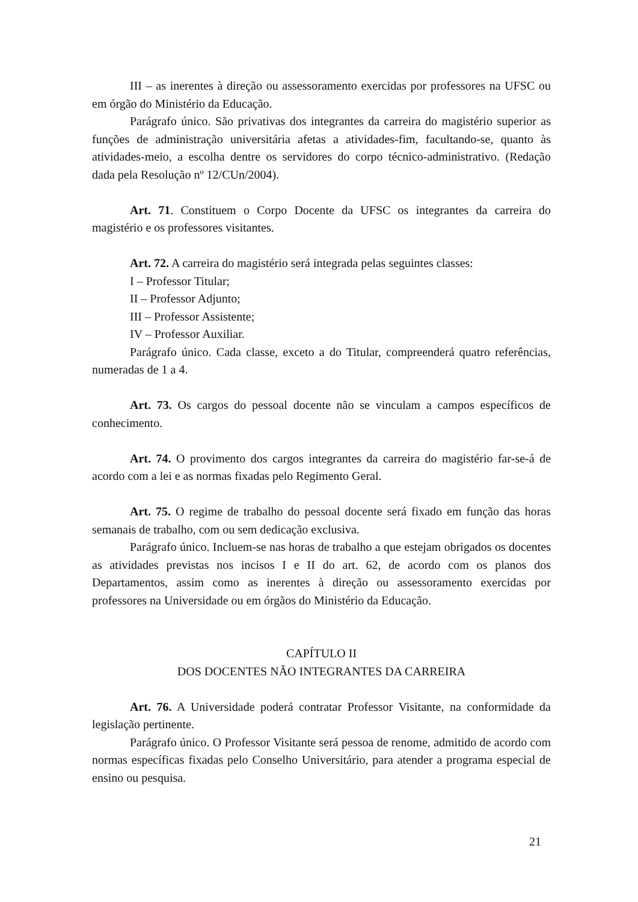III – as inerentes à direção ou assessoramento exercidas por professores na UFSC ou em órgão do Ministério da Educação.
Parágrafo único. São privativas dos integrantes da carreira do magistério superior as funções de administração universitária afetas a atividades-fim, facultando-se, quanto às atividades-meio, a escolha dentre os servidores do corpo técnico-administrativo. (Redação dada pela Resolução nº 12/CUn/2004).
Art. 71. Constituem o Corpo Docente da UFSC os integrantes da carreira do magistério e os professores visitantes.
Art. 72. A carreira do magistério será integrada pelas seguintes classes:
I – Professor Titular;
II – Professor Adjunto;
III – Professor Assistente;
IV – Professor Auxiliar.
Parágrafo único. Cada classe, exceto a do Titular, compreenderá quatro referências, numeradas de 1 a 4.
Art. 73. Os cargos do pessoal docente não se vinculam a campos específicos de conhecimento.
Art. 74. O provimento dos cargos integrantes da carreira do magistério far-se-á de acordo com a lei e as normas fixadas pelo Regimento Geral.
Art. 75. O regime de trabalho do pessoal docente será fixado em função das horas semanais de trabalho, com ou sem dedicação exclusiva.
Parágrafo único. Incluem-se nas horas de trabalho a que estejam obrigados os docentes as atividades previstas nos incisos I e II do art. 62, de acordo com os planos dos Departamentos, assim como as inerentes à direção ou assessoramento exercidas por professores na Universidade ou em órgãos do Ministério da Educação.
CAPÍTULO II
DOS DOCENTES NÃO INTEGRANTES DA CARREIRA
Art. 76. A Universidade poderá contratar Professor Visitante, na conformidade da legislação pertinente.
Parágrafo único. O Professor Visitante será pessoa de renome, admitido de acordo com normas específicas fixadas pelo Conselho Universitário, para atender a programa especial de ensino ou pesquisa.
21